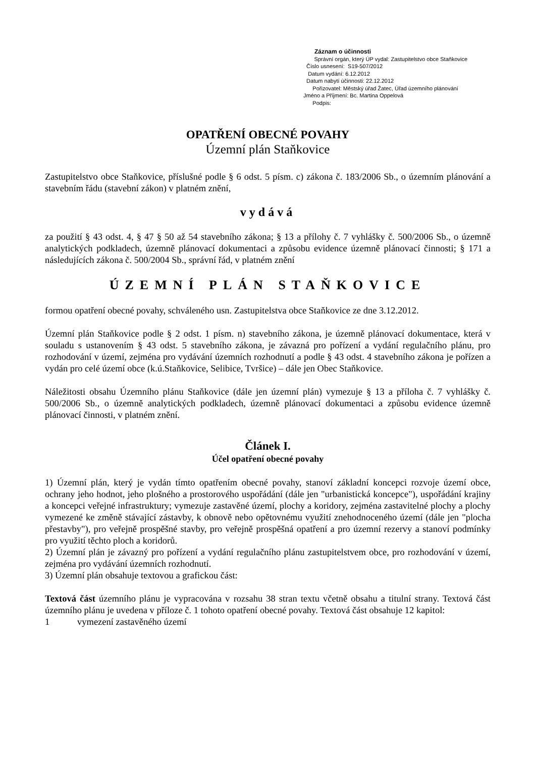Záznam o účinnosti
Správní orgán, který ÚP vydal: Zastupitelstvo obce Staňkovice
Číslo usnesení: S19-507/2012
Datum vydání: 6.12.2012
Datum nabytí účinnosti: 22.12.2012
Pořizovatel: Městský úřad Žatec, Úřad územního plánování
Jméno a Příjmení: Bc. Martina Oppelová
Podpis:
OPATŘENÍ OBECNÉ POVAHY
Územní plán Staňkovice
Zastupitelstvo obce Staňkovice, příslušné podle § 6 odst. 5 písm. c) zákona č. 183/2006 Sb., o územním plánování a stavebním řádu (stavební zákon) v platném znění,
vydává
za použití § 43 odst. 4, § 47 § 50 až 54 stavebního zákona; § 13 a přílohy č. 7 vyhlášky č. 500/2006 Sb., o územně analytických podkladech, územně plánovací dokumentaci a způsobu evidence územně plánovací činnosti; § 171 a následujících zákona č. 500/2004 Sb., správní řád, v platném znění
ÚZEMNÍ PLÁN STAŇKOVICE
formou opatření obecné povahy, schváleného usn. Zastupitelstva obce Staňkovice ze dne 3.12.2012.
Územní plán Staňkovice podle § 2 odst. 1 písm. n) stavebního zákona, je územně plánovací dokumentace, která v souladu s ustanovením § 43 odst. 5 stavebního zákona, je závazná pro pořízení a vydání regulačního plánu, pro rozhodování v území, zejména pro vydávání územních rozhodnutí a podle § 43 odst. 4 stavebního zákona je pořízen a vydán pro celé území obce (k.ú.Staňkovice, Selibice, Tvršice) – dále jen Obec Staňkovice.
Náležitosti obsahu Územního plánu Staňkovice (dále jen územní plán) vymezuje § 13 a příloha č. 7 vyhlášky č. 500/2006 Sb., o územně analytických podkladech, územně plánovací dokumentaci a způsobu evidence územně plánovací činnosti, v platném znění.
Článek I.
Účel opatření obecné povahy
1) Územní plán, který je vydán tímto opatřením obecné povahy, stanoví základní koncepci rozvoje území obce, ochrany jeho hodnot, jeho plošného a prostorového uspořádání (dále jen "urbanistická koncepce"), uspořádání krajiny a koncepci veřejné infrastruktury; vymezuje zastavěné území, plochy a koridory, zejména zastavitelné plochy a plochy vymezené ke změně stávající zástavby, k obnově nebo opětovnému využití znehodnoceného území (dále jen "plocha přestavby"), pro veřejně prospěšné stavby, pro veřejně prospěšná opatření a pro územní rezervy a stanoví podmínky pro využití těchto ploch a koridorů.
2) Územní plán je závazný pro pořízení a vydání regulačního plánu zastupitelstvem obce, pro rozhodování v území, zejména pro vydávání územních rozhodnutí.
3) Územní plán obsahuje textovou a grafickou část:
Textová část územního plánu je vypracována v rozsahu 38 stran textu včetně obsahu a titulní strany. Textová část územního plánu je uvedena v příloze č. 1 tohoto opatření obecné povahy. Textová část obsahuje 12 kapitol:
1 vymezení zastavěného území